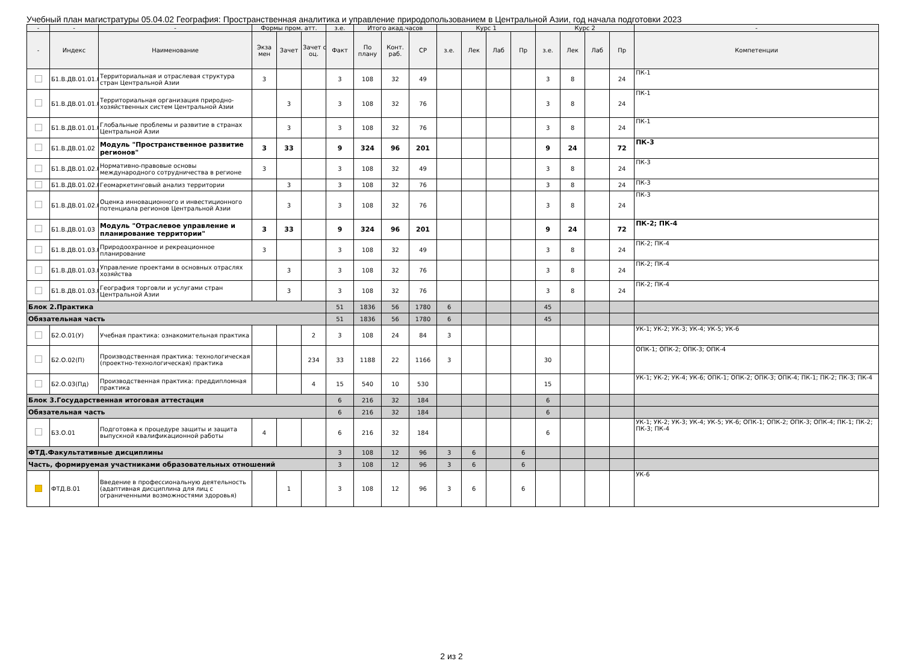Учебный план магистратуры 05.04.02 География: Пространственная аналитика и управление природопользованием в Центральной Азии, год начала подготовки 2023
| - | - | - | Формы пром. атт. | | | з.е. | Итого акад.часов | | | Курс 1 | | | | Курс 2 | | | | - |
| --- | --- | --- | --- | --- | --- | --- | --- | --- | --- | --- | --- | --- | --- | --- | --- | --- | --- | --- |
| - | Индекс | Наименование | Экза мен | Зачет | Зачет с оц. | Факт | По плану | Конт. раб. | СР | з.е. | Лек | Лаб | Пр | з.е. | Лек | Лаб | Пр | Компетенции |
| | Б1.В.ДВ.01.01.0 | Территориальная и отраслевая структура стран Центральной Азии | 3 | | | 3 | 108 | 32 | 49 | | | | | 3 | 8 | | 24 | ПК-1 |
| | Б1.В.ДВ.01.01.0 | Территориальная организация природно-хозяйственных систем Центральной Азии | | 3 | | 3 | 108 | 32 | 76 | | | | | 3 | 8 | | 24 | ПК-1 |
| | Б1.В.ДВ.01.01.0 | Глобальные проблемы и развитие в странах Центральной Азии | | 3 | | 3 | 108 | 32 | 76 | | | | | 3 | 8 | | 24 | ПК-1 |
| | Б1.В.ДВ.01.02 | Модуль "Пространственное развитие регионов" | 3 | 33 | | 9 | 324 | 96 | 201 | | | | | 9 | 24 | | 72 | ПК-3 |
| | Б1.В.ДВ.01.02.0 | Нормативно-правовые основы международного сотрудничества в регионе | 3 | | | 3 | 108 | 32 | 49 | | | | | 3 | 8 | | 24 | ПК-3 |
| | Б1.В.ДВ.01.02.0 | Геомаркетинговый анализ территории | | 3 | | 3 | 108 | 32 | 76 | | | | | 3 | 8 | | 24 | ПК-3 |
| | Б1.В.ДВ.01.02.0 | Оценка инновационного и инвестиционного потенциала регионов Центральной Азии | | 3 | | 3 | 108 | 32 | 76 | | | | | 3 | 8 | | 24 | ПК-3 |
| | Б1.В.ДВ.01.03 | Модуль "Отраслевое управление и планирование территории" | 3 | 33 | | 9 | 324 | 96 | 201 | | | | | 9 | 24 | | 72 | ПК-2; ПК-4 |
| | Б1.В.ДВ.01.03.0 | Природоохранное и рекреационное планирование | 3 | | | 3 | 108 | 32 | 49 | | | | | 3 | 8 | | 24 | ПК-2; ПК-4 |
| | Б1.В.ДВ.01.03.0 | Управление проектами в основных отраслях хозяйства | | 3 | | 3 | 108 | 32 | 76 | | | | | 3 | 8 | | 24 | ПК-2; ПК-4 |
| | Б1.В.ДВ.01.03.0 | География торговли и услугами стран Центральной Азии | | 3 | | 3 | 108 | 32 | 76 | | | | | 3 | 8 | | 24 | ПК-2; ПК-4 |
| Блок 2.Практика | | | | | | 51 | 1836 | 56 | 1780 | 6 | | | | 45 | | | | |
| Обязательная часть | | | | | | 51 | 1836 | 56 | 1780 | 6 | | | | 45 | | | | |
| | Б2.О.01(У) | Учебная практика: ознакомительная практика | | | 2 | 3 | 108 | 24 | 84 | 3 | | | | | | | | УК-1; УК-2; УК-3; УК-4; УК-5; УК-6 |
| | Б2.О.02(П) | Производственная практика: технологическая (проектно-технологическая) практика | | | 234 | 33 | 1188 | 22 | 1166 | 3 | | | | 30 | | | | ОПК-1; ОПК-2; ОПК-3; ОПК-4 |
| | Б2.О.03(Пд) | Производственная практика: преддипломная практика | | | 4 | 15 | 540 | 10 | 530 | | | | | 15 | | | | УК-1; УК-2; УК-4; УК-6; ОПК-1; ОПК-2; ОПК-3; ОПК-4; ПК-1; ПК-2; ПК-3; ПК-4 |
| Блок 3.Государственная итоговая аттестация | | | | | | 6 | 216 | 32 | 184 | | | | | 6 | | | | |
| Обязательная часть | | | | | | 6 | 216 | 32 | 184 | | | | | 6 | | | | |
| | Б3.О.01 | Подготовка к процедуре защиты и защита выпускной квалификационной работы | 4 | | | 6 | 216 | 32 | 184 | | | | | 6 | | | | УК-1; УК-2; УК-3; УК-4; УК-5; УК-6; ОПК-1; ОПК-2; ОПК-3; ОПК-4; ПК-1; ПК-2; ПК-3; ПК-4 |
| ФТД.Факультативные дисциплины | | | | | | 3 | 108 | 12 | 96 | 3 | 6 | | 6 | | | | | |
| Часть, формируемая участниками образовательных отношений | | | | | | 3 | 108 | 12 | 96 | 3 | 6 | | 6 | | | | | |
| | ФТД.В.01 | Введение в профессиональную деятельность (адаптивная дисциплина для лиц с ограниченными возможностями здоровья) | | 1 | | 3 | 108 | 12 | 96 | 3 | 6 | | 6 | | | | | УК-6 |
2 из 2